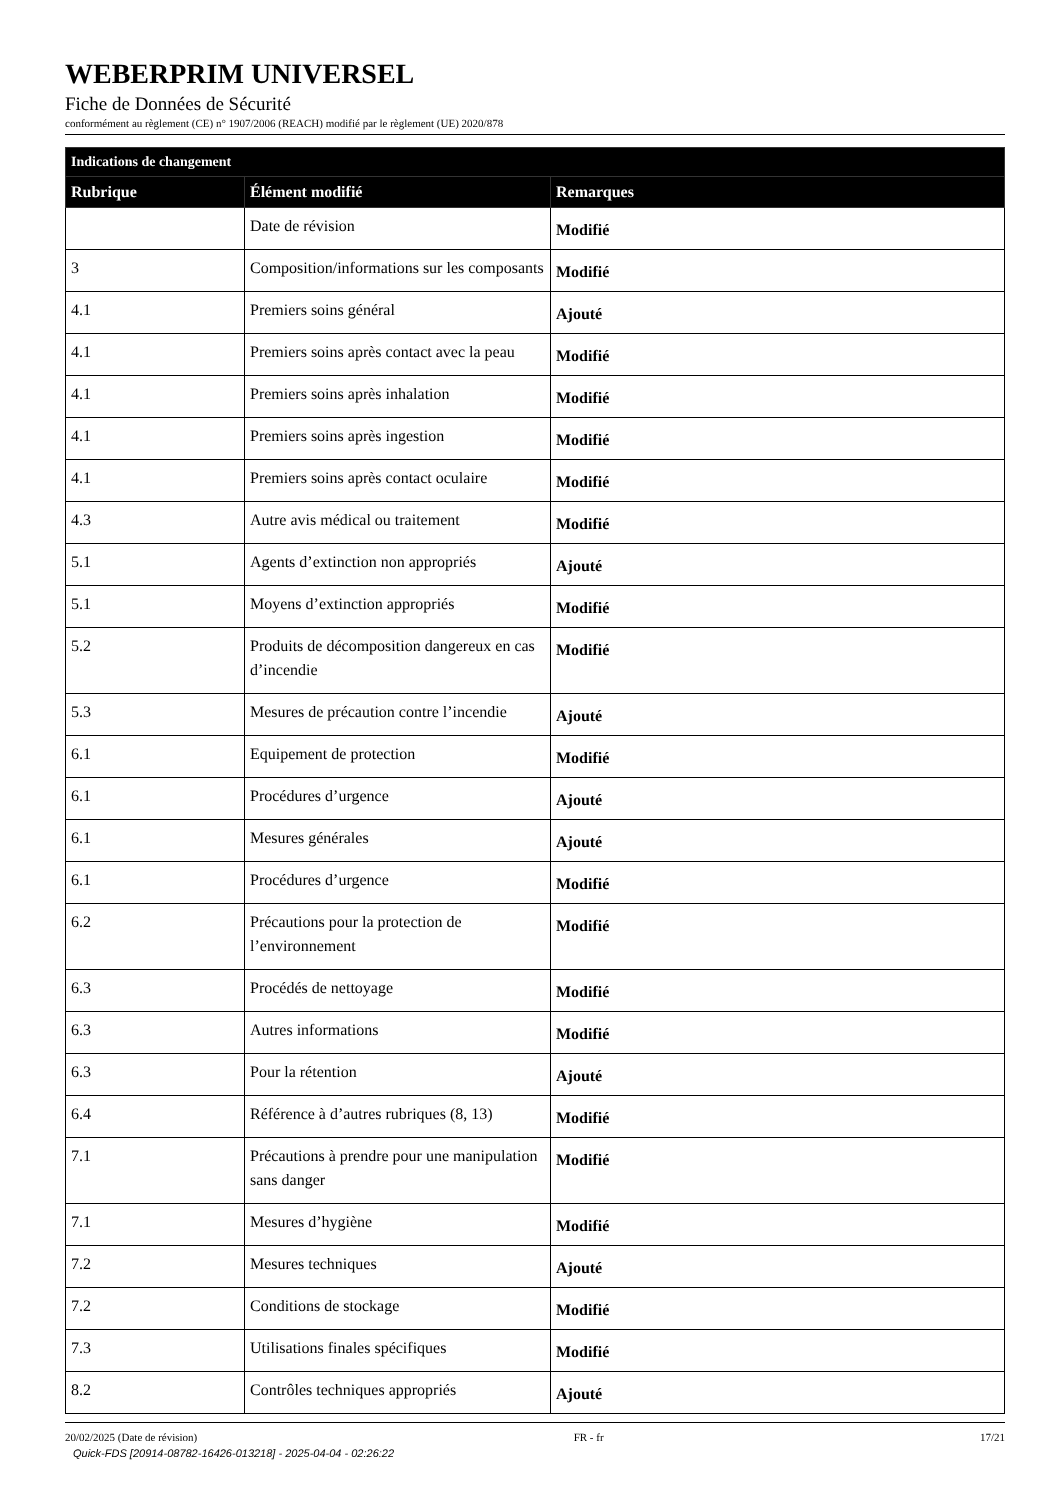WEBERPRIM UNIVERSEL
Fiche de Données de Sécurité
conformément au règlement (CE) n° 1907/2006 (REACH) modifié par le règlement (UE) 2020/878
| Indications de changement | | |
| --- | --- | --- |
| Rubrique | Élément modifié | Remarques |
| | Date de révision | Modifié |
| 3 | Composition/informations sur les composants | Modifié |
| 4.1 | Premiers soins général | Ajouté |
| 4.1 | Premiers soins après contact avec la peau | Modifié |
| 4.1 | Premiers soins après inhalation | Modifié |
| 4.1 | Premiers soins après ingestion | Modifié |
| 4.1 | Premiers soins après contact oculaire | Modifié |
| 4.3 | Autre avis médical ou traitement | Modifié |
| 5.1 | Agents d’extinction non appropriés | Ajouté |
| 5.1 | Moyens d’extinction appropriés | Modifié |
| 5.2 | Produits de décomposition dangereux en cas d’incendie | Modifié |
| 5.3 | Mesures de précaution contre l’incendie | Ajouté |
| 6.1 | Equipement de protection | Modifié |
| 6.1 | Procédures d’urgence | Ajouté |
| 6.1 | Mesures générales | Ajouté |
| 6.1 | Procédures d’urgence | Modifié |
| 6.2 | Précautions pour la protection de l’environnement | Modifié |
| 6.3 | Procédés de nettoyage | Modifié |
| 6.3 | Autres informations | Modifié |
| 6.3 | Pour la rétention | Ajouté |
| 6.4 | Référence à d’autres rubriques (8, 13) | Modifié |
| 7.1 | Précautions à prendre pour une manipulation sans danger | Modifié |
| 7.1 | Mesures d’hygiène | Modifié |
| 7.2 | Mesures techniques | Ajouté |
| 7.2 | Conditions de stockage | Modifié |
| 7.3 | Utilisations finales spécifiques | Modifié |
| 8.2 | Contrôles techniques appropriés | Ajouté |
20/02/2025 (Date de révision) FR - fr 17/21
Quick-FDS [20914-08782-16426-013218] - 2025-04-04 - 02:26:22